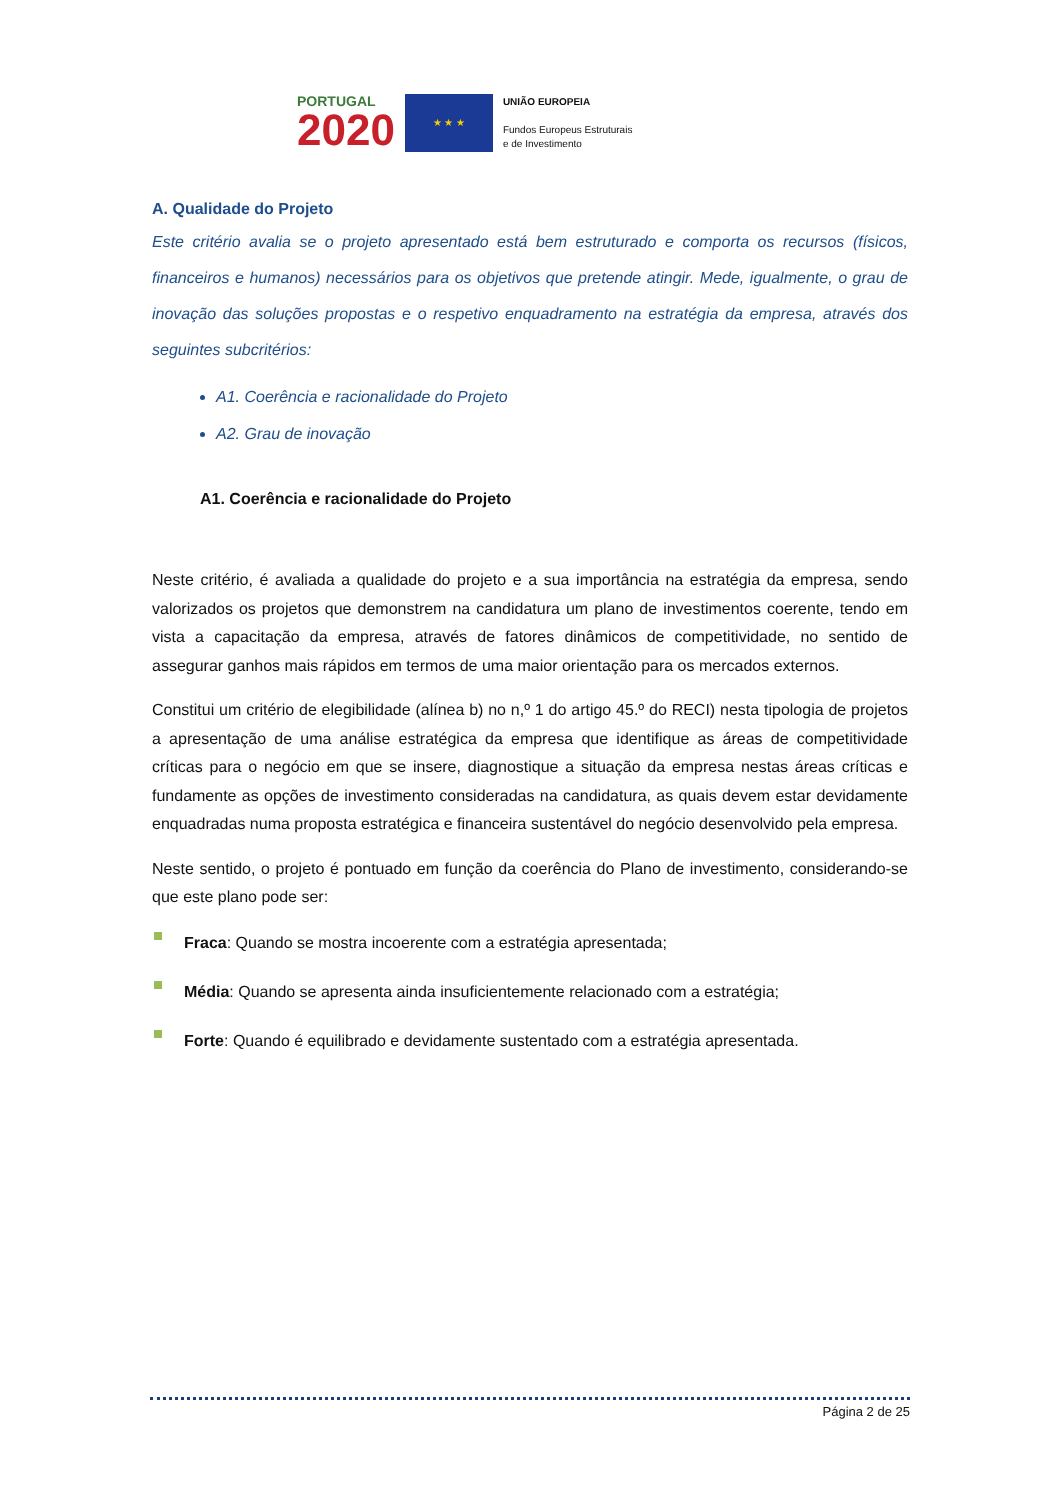PORTUGAL
2020
★ ★ ★
UNIÃO EUROPEIA
Fundos Europeus Estruturais
e de Investimento
A. Qualidade do Projeto
Este critério avalia se o projeto apresentado está bem estruturado e comporta os recursos (físicos, financeiros e humanos) necessários para os objetivos que pretende atingir. Mede, igualmente, o grau de inovação das soluções propostas e o respetivo enquadramento na estratégia da empresa, através dos seguintes subcritérios:
A1. Coerência e racionalidade do Projeto
A2. Grau de inovação
A1. Coerência e racionalidade do Projeto
Neste critério, é avaliada a qualidade do projeto e a sua importância na estratégia da empresa, sendo valorizados os projetos que demonstrem na candidatura um plano de investimentos coerente, tendo em vista a capacitação da empresa, através de fatores dinâmicos de competitividade, no sentido de assegurar ganhos mais rápidos em termos de uma maior orientação para os mercados externos.
Constitui um critério de elegibilidade (alínea b) no n,º 1 do artigo 45.º do RECI) nesta tipologia de projetos a apresentação de uma análise estratégica da empresa que identifique as áreas de competitividade críticas para o negócio em que se insere, diagnostique a situação da empresa nestas áreas críticas e fundamente as opções de investimento consideradas na candidatura, as quais devem estar devidamente enquadradas numa proposta estratégica e financeira sustentável do negócio desenvolvido pela empresa.
Neste sentido, o projeto é pontuado em função da coerência do Plano de investimento, considerando-se que este plano pode ser:
Fraca: Quando se mostra incoerente com a estratégia apresentada;
Média: Quando se apresenta ainda insuficientemente relacionado com a estratégia;
Forte: Quando é equilibrado e devidamente sustentado com a estratégia apresentada.
Página 2 de 25